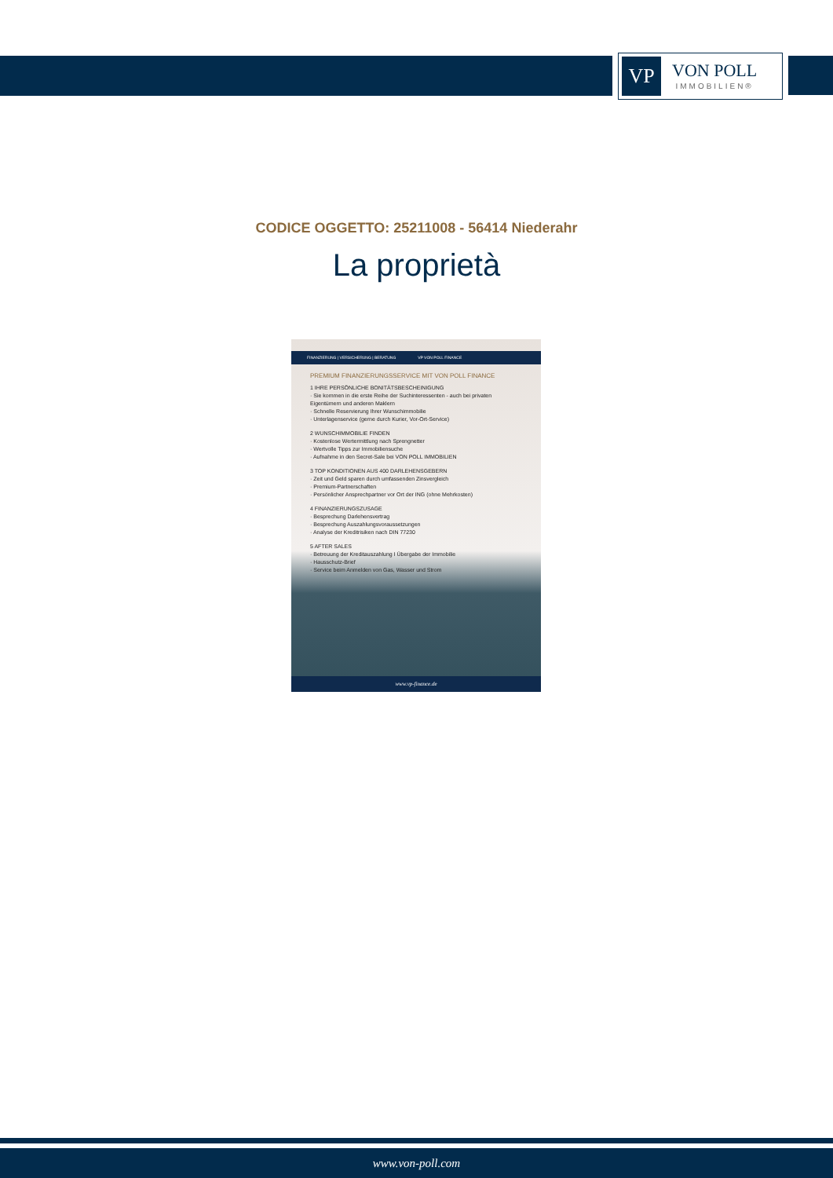VP
VON POLL
IMMOBILIEN®
CODICE OGGETTO: 25211008 - 56414 Niederahr
La proprietà
FINANZIERUNG | VERSICHERUNG | BERATUNG VP VON POLL FINANCE
PREMIUM FINANZIERUNGSSERVICE MIT VON POLL FINANCE
1 IHRE PERSÖNLICHE BONITÄTSBESCHEINIGUNG
· Sie kommen in die erste Reihe der Suchinteressenten - auch bei privaten Eigentümern und anderen Maklern
· Schnelle Reservierung Ihrer Wunschimmobilie
· Unterlagenservice (gerne durch Kurier, Vor-Ort-Service)
2 WUNSCHIMMOBILIE FINDEN
· Kostenlose Wertermittlung nach Sprengnetter
· Wertvolle Tipps zur Immobiliensuche
· Aufnahme in den Secret-Sale bei VON POLL IMMOBILIEN
3 TOP KONDITIONEN AUS 400 DARLEHENSGEBERN
· Zeit und Geld sparen durch umfassenden Zinsvergleich
· Premium-Partnerschaften
· Persönlicher Ansprechpartner vor Ort der ING (ohne Mehrkosten)
4 FINANZIERUNGSZUSAGE
· Besprechung Darlehensvertrag
· Besprechung Auszahlungsvoraussetzungen
· Analyse der Kreditrisiken nach DIN 77230
5 AFTER SALES
· Betreuung der Kreditauszahlung I Übergabe der Immobilie
· Hausschutz-Brief
· Service beim Anmelden von Gas, Wasser und Strom
www.vp-finance.de
www.von-poll.com